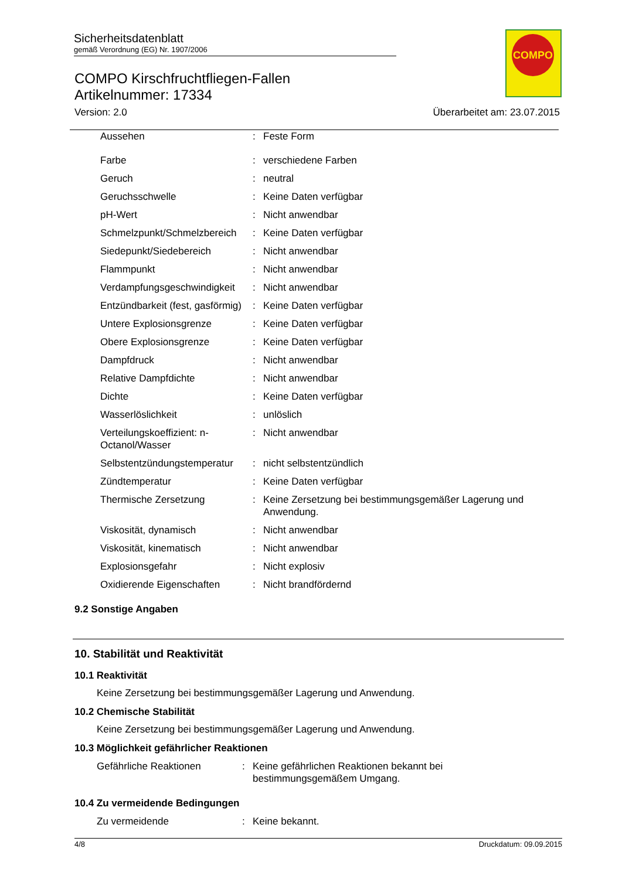Sicherheitsdatenblatt
gemäß Verordnung (EG) Nr. 1907/2006
COMPO
COMPO Kirschfruchtfliegen-Fallen
Artikelnummer: 17334
Version: 2.0 Überarbeitet am: 23.07.2015
| Aussehen | : | Feste Form |
| Farbe | : | verschiedene Farben |
| Geruch | : | neutral |
| Geruchsschwelle | : | Keine Daten verfügbar |
| pH-Wert | : | Nicht anwendbar |
| Schmelzpunkt/Schmelzbereich | : | Keine Daten verfügbar |
| Siedepunkt/Siedebereich | : | Nicht anwendbar |
| Flammpunkt | : | Nicht anwendbar |
| Verdampfungsgeschwindigkeit | : | Nicht anwendbar |
| Entzündbarkeit (fest, gasförmig) | : | Keine Daten verfügbar |
| Untere Explosionsgrenze | : | Keine Daten verfügbar |
| Obere Explosionsgrenze | : | Keine Daten verfügbar |
| Dampfdruck | : | Nicht anwendbar |
| Relative Dampfdichte | : | Nicht anwendbar |
| Dichte | : | Keine Daten verfügbar |
| Wasserlöslichkeit | : | unlöslich |
| Verteilungskoeffizient: n-Octanol/Wasser | : | Nicht anwendbar |
| Selbstentzündungstemperatur | : | nicht selbstentzündlich |
| Zündtemperatur | : | Keine Daten verfügbar |
| Thermische Zersetzung | : | Keine Zersetzung bei bestimmungsgemäßer Lagerung und Anwendung. |
| Viskosität, dynamisch | : | Nicht anwendbar |
| Viskosität, kinematisch | : | Nicht anwendbar |
| Explosionsgefahr | : | Nicht explosiv |
| Oxidierende Eigenschaften | : | Nicht brandfördernd |
9.2 Sonstige Angaben
10. Stabilität und Reaktivität
10.1 Reaktivität
Keine Zersetzung bei bestimmungsgemäßer Lagerung und Anwendung.
10.2 Chemische Stabilität
Keine Zersetzung bei bestimmungsgemäßer Lagerung und Anwendung.
10.3 Möglichkeit gefährlicher Reaktionen
| Gefährliche Reaktionen | : | Keine gefährlichen Reaktionen bekannt bei bestimmungsgemäßem Umgang. |
10.4 Zu vermeidende Bedingungen
| Zu vermeidende | : | Keine bekannt. |
4/8 Druckdatum: 09.09.2015